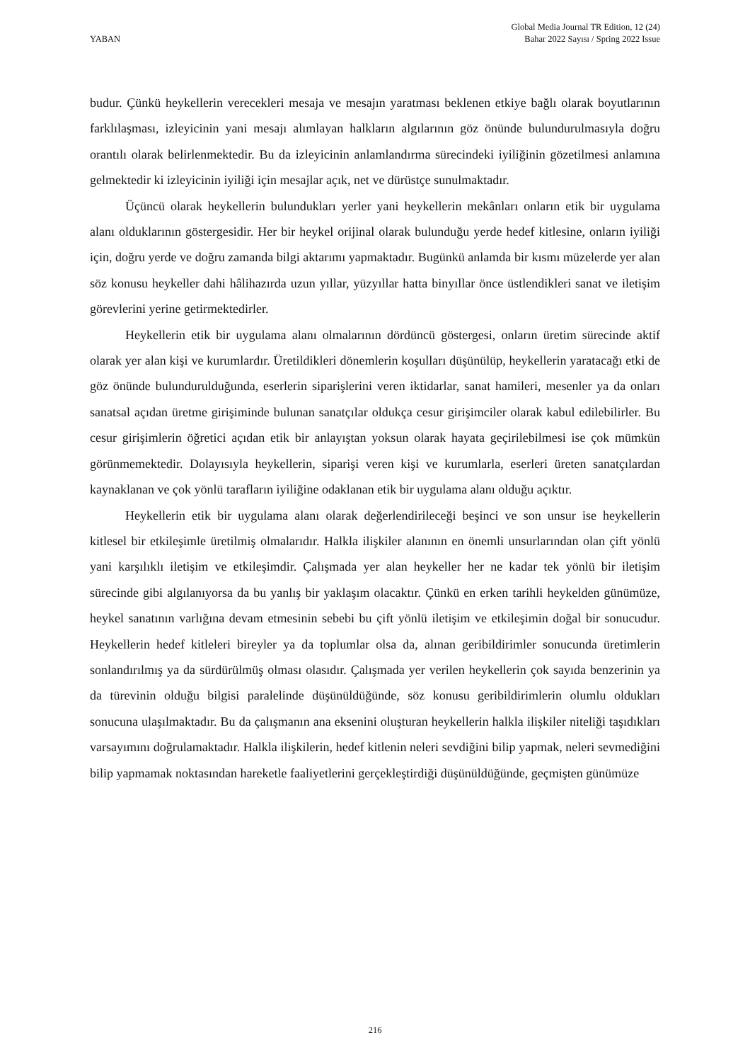YABAN
Global Media Journal TR Edition, 12 (24)
Bahar 2022 Sayısı / Spring 2022 Issue
budur. Çünkü heykellerin verecekleri mesaja ve mesajın yaratması beklenen etkiye bağlı olarak boyutlarının farklılaşması, izleyicinin yani mesajı alımlayan halkların algılarının göz önünde bulundurulmasıyla doğru orantılı olarak belirlenmektedir. Bu da izleyicinin anlamlandırma sürecindeki iyiliğinin gözetilmesi anlamına gelmektedir ki izleyicinin iyiliği için mesajlar açık, net ve dürüstçe sunulmaktadır.
Üçüncü olarak heykellerin bulundukları yerler yani heykellerin mekânları onların etik bir uygulama alanı olduklarının göstergesidir. Her bir heykel orijinal olarak bulunduğu yerde hedef kitlesine, onların iyiliği için, doğru yerde ve doğru zamanda bilgi aktarımı yapmaktadır. Bugünkü anlamda bir kısmı müzelerde yer alan söz konusu heykeller dahi hâlihazırda uzun yıllar, yüzyıllar hatta binyıllar önce üstlendikleri sanat ve iletişim görevlerini yerine getirmektedirler.
Heykellerin etik bir uygulama alanı olmalarının dördüncü göstergesi, onların üretim sürecinde aktif olarak yer alan kişi ve kurumlardır. Üretildikleri dönemlerin koşulları düşünülüp, heykellerin yaratacağı etki de göz önünde bulundurulduğunda, eserlerin siparişlerini veren iktidarlar, sanat hamileri, mesenler ya da onları sanatsal açıdan üretme girişiminde bulunan sanatçılar oldukça cesur girişimciler olarak kabul edilebilirler. Bu cesur girişimlerin öğretici açıdan etik bir anlayıştan yoksun olarak hayata geçirilebilmesi ise çok mümkün görünmemektedir. Dolayısıyla heykellerin, siparişi veren kişi ve kurumlarla, eserleri üreten sanatçılardan kaynaklanan ve çok yönlü tarafların iyiliğine odaklanan etik bir uygulama alanı olduğu açıktır.
Heykellerin etik bir uygulama alanı olarak değerlendirileceği beşinci ve son unsur ise heykellerin kitlesel bir etkileşimle üretilmiş olmalarıdır. Halkla ilişkiler alanının en önemli unsurlarından olan çift yönlü yani karşılıklı iletişim ve etkileşimdir. Çalışmada yer alan heykeller her ne kadar tek yönlü bir iletişim sürecinde gibi algılanıyorsa da bu yanlış bir yaklaşım olacaktır. Çünkü en erken tarihli heykelden günümüze, heykel sanatının varlığına devam etmesinin sebebi bu çift yönlü iletişim ve etkileşimin doğal bir sonucudur. Heykellerin hedef kitleleri bireyler ya da toplumlar olsa da, alınan geribildirimler sonucunda üretimlerin sonlandırılmış ya da sürdürülmüş olması olasıdır. Çalışmada yer verilen heykellerin çok sayıda benzerinin ya da türevinin olduğu bilgisi paralelinde düşünüldüğünde, söz konusu geribildirimlerin olumlu oldukları sonucuna ulaşılmaktadır. Bu da çalışmanın ana eksenini oluşturan heykellerin halkla ilişkiler niteliği taşıdıkları varsayımını doğrulamaktadır. Halkla ilişkilerin, hedef kitlenin neleri sevdiğini bilip yapmak, neleri sevmediğini bilip yapmamak noktasından hareketle faaliyetlerini gerçekleştirdiği düşünüldüğünde, geçmişten günümüze
216